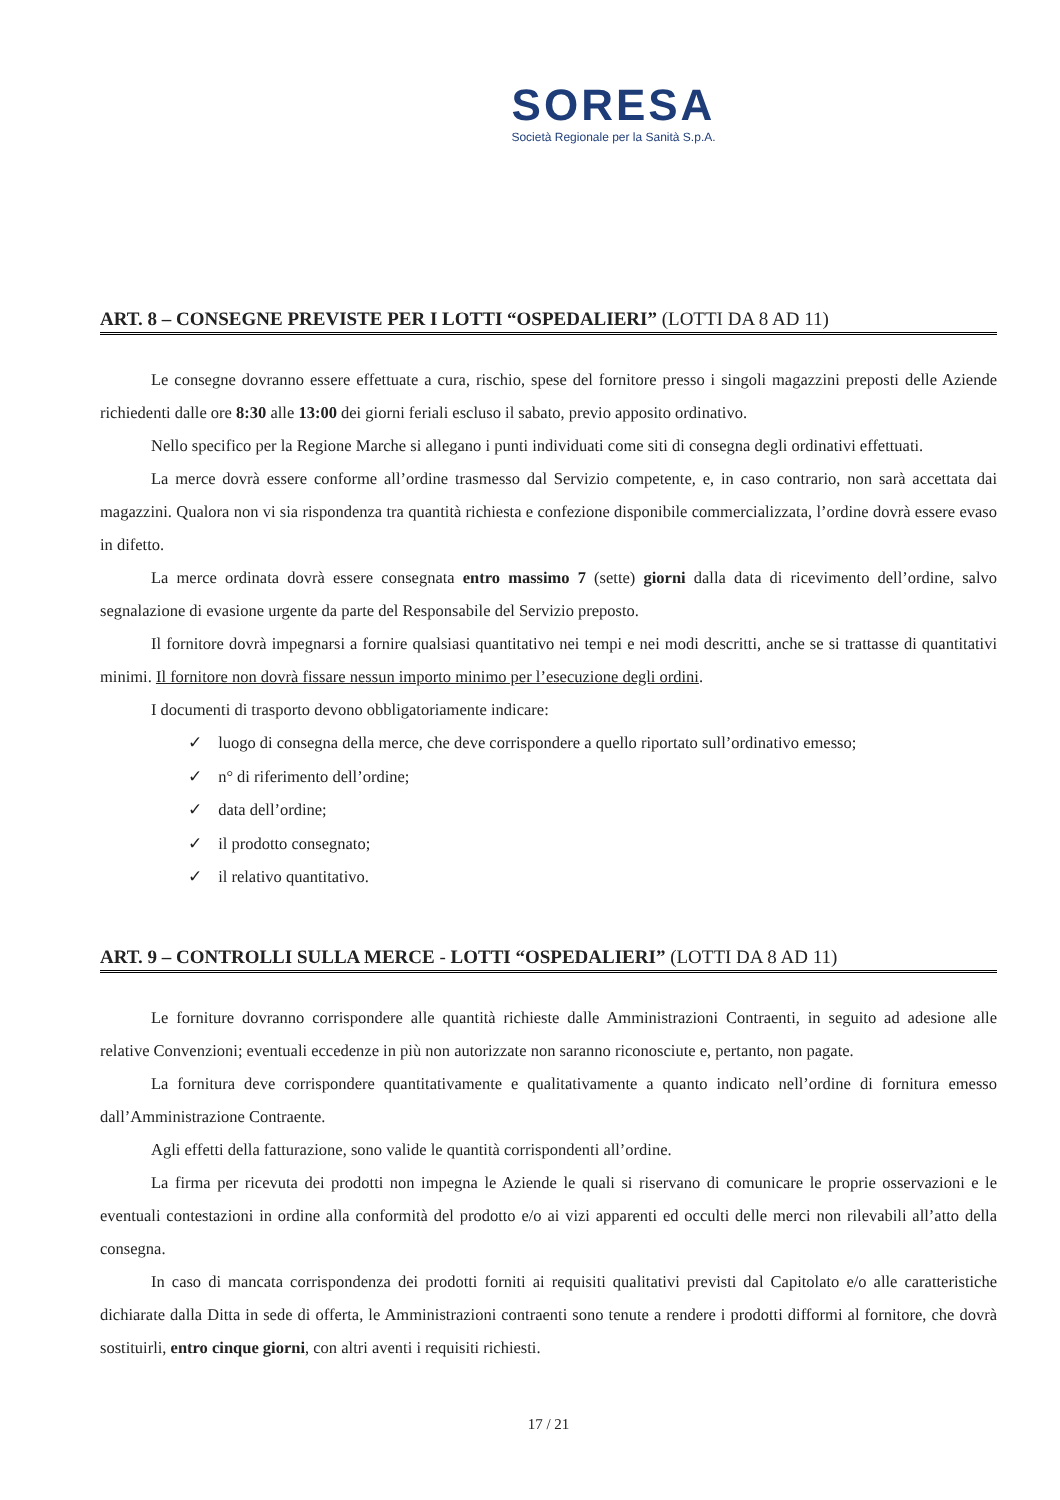SORESA
Società Regionale per la Sanità S.p.A.
ART. 8 – CONSEGNE PREVISTE PER I LOTTI “OSPEDALIERI” (LOTTI DA 8 AD 11)
Le consegne dovranno essere effettuate a cura, rischio, spese del fornitore presso i singoli magazzini preposti delle Aziende richiedenti dalle ore 8:30 alle 13:00 dei giorni feriali escluso il sabato, previo apposito ordinativo.
Nello specifico per la Regione Marche si allegano i punti individuati come siti di consegna degli ordinativi effettuati.
La merce dovrà essere conforme all’ordine trasmesso dal Servizio competente, e, in caso contrario, non sarà accettata dai magazzini. Qualora non vi sia rispondenza tra quantità richiesta e confezione disponibile commercializzata, l’ordine dovrà essere evaso in difetto.
La merce ordinata dovrà essere consegnata entro massimo 7 (sette) giorni dalla data di ricevimento dell’ordine, salvo segnalazione di evasione urgente da parte del Responsabile del Servizio preposto.
Il fornitore dovrà impegnarsi a fornire qualsiasi quantitativo nei tempi e nei modi descritti, anche se si trattasse di quantitativi minimi. Il fornitore non dovrà fissare nessun importo minimo per l’esecuzione degli ordini.
I documenti di trasporto devono obbligatoriamente indicare:
✓ luogo di consegna della merce, che deve corrispondere a quello riportato sull’ordinativo emesso;
✓ n° di riferimento dell’ordine;
✓ data dell’ordine;
✓ il prodotto consegnato;
✓ il relativo quantitativo.
ART. 9 – CONTROLLI SULLA MERCE - LOTTI “OSPEDALIERI” (LOTTI DA 8 AD 11)
Le forniture dovranno corrispondere alle quantità richieste dalle Amministrazioni Contraenti, in seguito ad adesione alle relative Convenzioni; eventuali eccedenze in più non autorizzate non saranno riconosciute e, pertanto, non pagate.
La fornitura deve corrispondere quantitativamente e qualitativamente a quanto indicato nell’ordine di fornitura emesso dall’Amministrazione Contraente.
Agli effetti della fatturazione, sono valide le quantità corrispondenti all’ordine.
La firma per ricevuta dei prodotti non impegna le Aziende le quali si riservano di comunicare le proprie osservazioni e le eventuali contestazioni in ordine alla conformità del prodotto e/o ai vizi apparenti ed occulti delle merci non rilevabili all’atto della consegna.
In caso di mancata corrispondenza dei prodotti forniti ai requisiti qualitativi previsti dal Capitolato e/o alle caratteristiche dichiarate dalla Ditta in sede di offerta, le Amministrazioni contraenti sono tenute a rendere i prodotti difformi al fornitore, che dovrà sostituirli, entro cinque giorni, con altri aventi i requisiti richiesti.
17 / 21